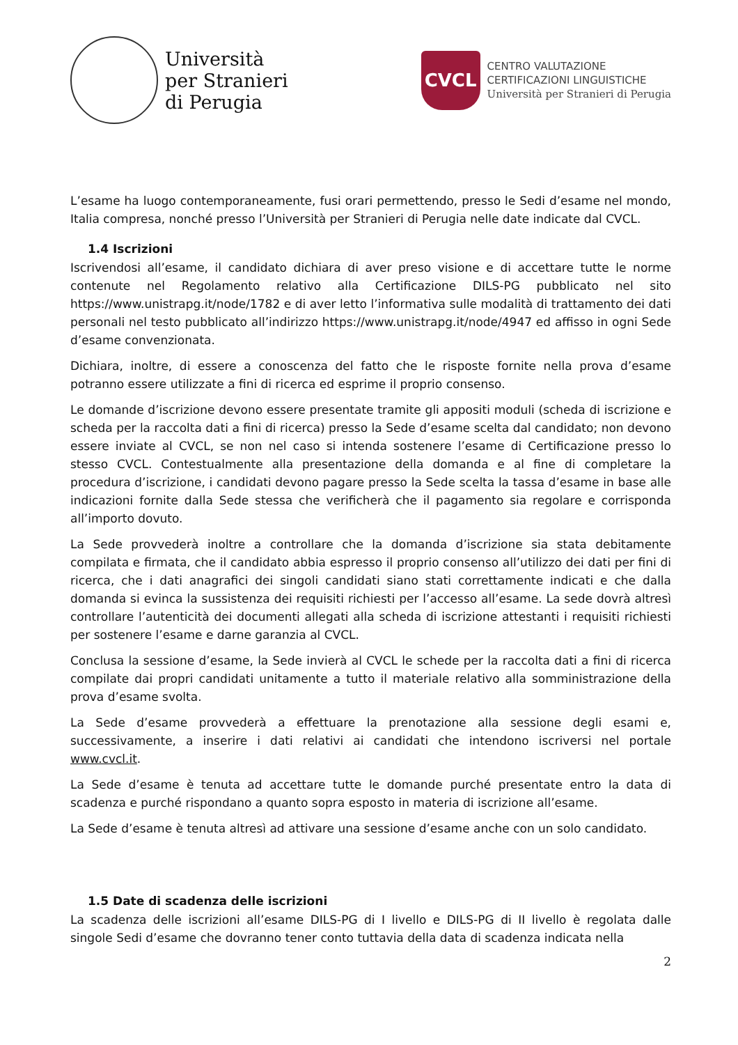Università
per Stranieri
di Perugia
CVCL
CENTRO VALUTAZIONE
CERTIFICAZIONI LINGUISTICHE
Università per Stranieri di Perugia
L’esame ha luogo contemporaneamente, fusi orari permettendo, presso le Sedi d’esame nel mondo, Italia compresa, nonché presso l’Università per Stranieri di Perugia nelle date indicate dal CVCL.
1.4 Iscrizioni
Iscrivendosi all’esame, il candidato dichiara di aver preso visione e di accettare tutte le norme contenute nel Regolamento relativo alla Certificazione DILS-PG pubblicato nel sito https://www.unistrapg.it/node/1782 e di aver letto l’informativa sulle modalità di trattamento dei dati personali nel testo pubblicato all’indirizzo https://www.unistrapg.it/node/4947 ed affisso in ogni Sede d’esame convenzionata.
Dichiara, inoltre, di essere a conoscenza del fatto che le risposte fornite nella prova d’esame potranno essere utilizzate a fini di ricerca ed esprime il proprio consenso.
Le domande d’iscrizione devono essere presentate tramite gli appositi moduli (scheda di iscrizione e scheda per la raccolta dati a fini di ricerca) presso la Sede d’esame scelta dal candidato; non devono essere inviate al CVCL, se non nel caso si intenda sostenere l’esame di Certificazione presso lo stesso CVCL. Contestualmente alla presentazione della domanda e al fine di completare la procedura d’iscrizione, i candidati devono pagare presso la Sede scelta la tassa d’esame in base alle indicazioni fornite dalla Sede stessa che verificherà che il pagamento sia regolare e corrisponda all’importo dovuto.
La Sede provvederà inoltre a controllare che la domanda d’iscrizione sia stata debitamente compilata e firmata, che il candidato abbia espresso il proprio consenso all’utilizzo dei dati per fini di ricerca, che i dati anagrafici dei singoli candidati siano stati correttamente indicati e che dalla domanda si evinca la sussistenza dei requisiti richiesti per l’accesso all’esame. La sede dovrà altresì controllare l’autenticità dei documenti allegati alla scheda di iscrizione attestanti i requisiti richiesti per sostenere l’esame e darne garanzia al CVCL.
Conclusa la sessione d’esame, la Sede invierà al CVCL le schede per la raccolta dati a fini di ricerca compilate dai propri candidati unitamente a tutto il materiale relativo alla somministrazione della prova d’esame svolta.
La Sede d’esame provvederà a effettuare la prenotazione alla sessione degli esami e, successivamente, a inserire i dati relativi ai candidati che intendono iscriversi nel portale www.cvcl.it.
La Sede d’esame è tenuta ad accettare tutte le domande purché presentate entro la data di scadenza e purché rispondano a quanto sopra esposto in materia di iscrizione all’esame.
La Sede d’esame è tenuta altresì ad attivare una sessione d’esame anche con un solo candidato.
1.5 Date di scadenza delle iscrizioni
La scadenza delle iscrizioni all’esame DILS-PG di I livello e DILS-PG di II livello è regolata dalle singole Sedi d’esame che dovranno tener conto tuttavia della data di scadenza indicata nella
2